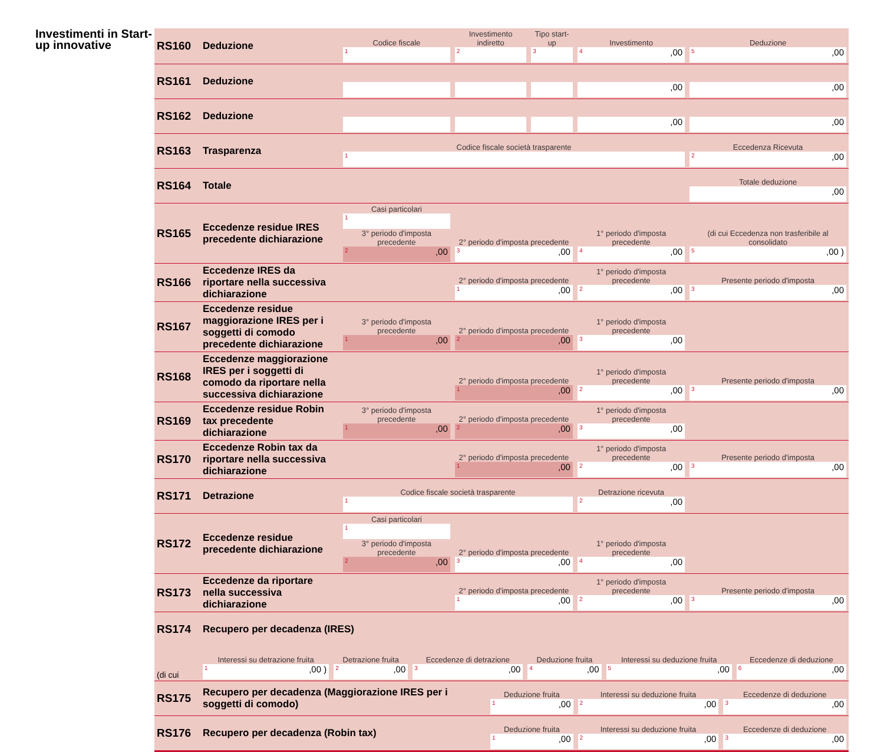Investimenti in Start-up innovative
| RS160 | Deduzione | Codice fiscale 1 | Investimento indiretto 2 | Tipo start-up 3 | Investimento 4 ,00 | Deduzione 5 ,00 |
| RS161 | Deduzione | | | | ,00 | ,00 |
| RS162 | Deduzione | | | | ,00 | ,00 |
| RS163 | Trasparenza | Codice fiscale società trasparente 1 | | | | Eccedenza Ricevuta 2 ,00 |
| RS164 | Totale | | | | | Totale deduzione ,00 |
| RS165 | Eccedenze residue IRES precedente dichiarazione | Casi particolari 1 3° periodo d'imposta precedente 2 ,00 | 2° periodo d'imposta precedente 3 ,00 | | 1° periodo d'imposta precedente 4 ,00 | (di cui Eccedenza non trasferibile al consolidato 5 ,00 ) |
| RS166 | Eccedenze IRES da riportare nella successiva dichiarazione | | 2° periodo d'imposta precedente 1 ,00 | | 1° periodo d'imposta precedente 2 ,00 | Presente periodo d'imposta 3 ,00 |
| RS167 | Eccedenze residue maggiorazione IRES per i soggetti di comodo precedente dichiarazione | 3° periodo d'imposta precedente 1 ,00 | 2° periodo d'imposta precedente 2 ,00 | | 1° periodo d'imposta precedente 3 ,00 | |
| RS168 | Eccedenze maggiorazione IRES per i soggetti di comodo da riportare nella successiva dichiarazione | | 2° periodo d'imposta precedente 1 ,00 | | 1° periodo d'imposta precedente 2 ,00 | Presente periodo d'imposta 3 ,00 |
| RS169 | Eccedenze residue Robin tax precedente dichiarazione | 3° periodo d'imposta precedente 1 ,00 | 2° periodo d'imposta precedente 2 ,00 | | 1° periodo d'imposta precedente 3 ,00 | |
| RS170 | Eccedenze Robin tax da riportare nella successiva dichiarazione | | 2° periodo d'imposta precedente 1 ,00 | | 1° periodo d'imposta precedente 2 ,00 | Presente periodo d'imposta 3 ,00 |
| RS171 | Detrazione | Codice fiscale società trasparente 1 | | | Detrazione ricevuta 2 ,00 | |
| RS172 | Eccedenze residue precedente dichiarazione | Casi particolari 1 3° periodo d'imposta precedente 2 ,00 | 2° periodo d'imposta precedente 3 ,00 | | 1° periodo d'imposta precedente 4 ,00 | |
| RS173 | Eccedenze da riportare nella successiva dichiarazione | | 2° periodo d'imposta precedente 1 ,00 | | 1° periodo d'imposta precedente 2 ,00 | Presente periodo d'imposta 3 ,00 |
| RS174 | Recupero per decadenza (IRES) | | | | | |
| (di cui | Interessi su detrazione fruita 1 ,00 ) | Detrazione fruita 2 ,00 | Eccedenze di detrazione 3 ,00 | Deduzione fruita 4 ,00 | Interessi su deduzione fruita 5 ,00 | Eccedenze di deduzione 6 ,00 |
| RS175 | Recupero per decadenza (Maggiorazione IRES per i soggetti di comodo) | Deduzione fruita 1 ,00 | Interessi su deduzione fruita 2 ,00 | Eccedenze di deduzione 3 ,00 |
| RS176 | Recupero per decadenza (Robin tax) | Deduzione fruita 1 ,00 | Interessi su deduzione fruita 2 ,00 | Eccedenze di deduzione 3 ,00 |